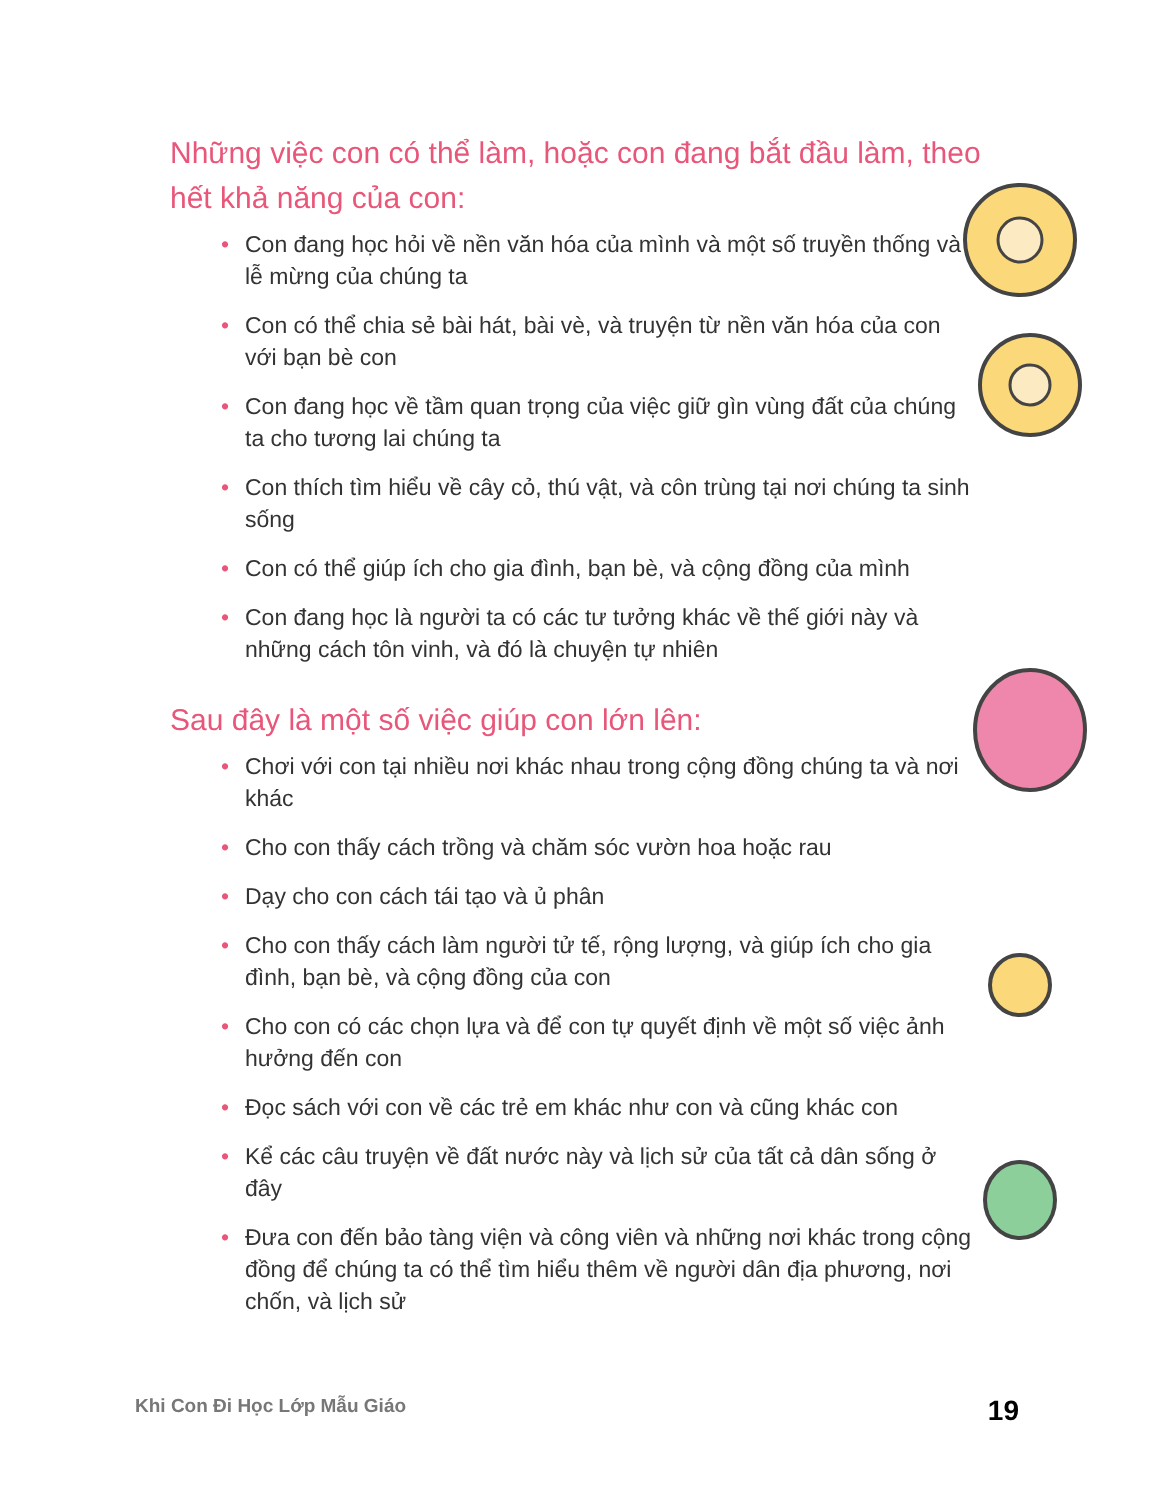Những việc con có thể làm, hoặc con đang bắt đầu làm, theo hết khả năng của con:
• Con đang học hỏi về nền văn hóa của mình và một số truyền thống và lễ mừng của chúng ta
• Con có thể chia sẻ bài hát, bài vè, và truyện từ nền văn hóa của con với bạn bè con
• Con đang học về tầm quan trọng của việc giữ gìn vùng đất của chúng ta cho tương lai chúng ta
• Con thích tìm hiểu về cây cỏ, thú vật, và côn trùng tại nơi chúng ta sinh sống
• Con có thể giúp ích cho gia đình, bạn bè, và cộng đồng của mình
• Con đang học là người ta có các tư tưởng khác về thế giới này và những cách tôn vinh, và đó là chuyện tự nhiên
Sau đây là một số việc giúp con lớn lên:
• Chơi với con tại nhiều nơi khác nhau trong cộng đồng chúng ta và nơi khác
• Cho con thấy cách trồng và chăm sóc vườn hoa hoặc rau
• Dạy cho con cách tái tạo và ủ phân
• Cho con thấy cách làm người tử tế, rộng lượng, và giúp ích cho gia đình, bạn bè, và cộng đồng của con
• Cho con có các chọn lựa và để con tự quyết định về một số việc ảnh hưởng đến con
• Đọc sách với con về các trẻ em khác như con và cũng khác con
• Kể các câu truyện về đất nước này và lịch sử của tất cả dân sống ở đây
• Đưa con đến bảo tàng viện và công viên và những nơi khác trong cộng đồng để chúng ta có thể tìm hiểu thêm về người dân địa phương, nơi chốn, và lịch sử
Khi Con Đi Học Lớp Mẫu Giáo
19